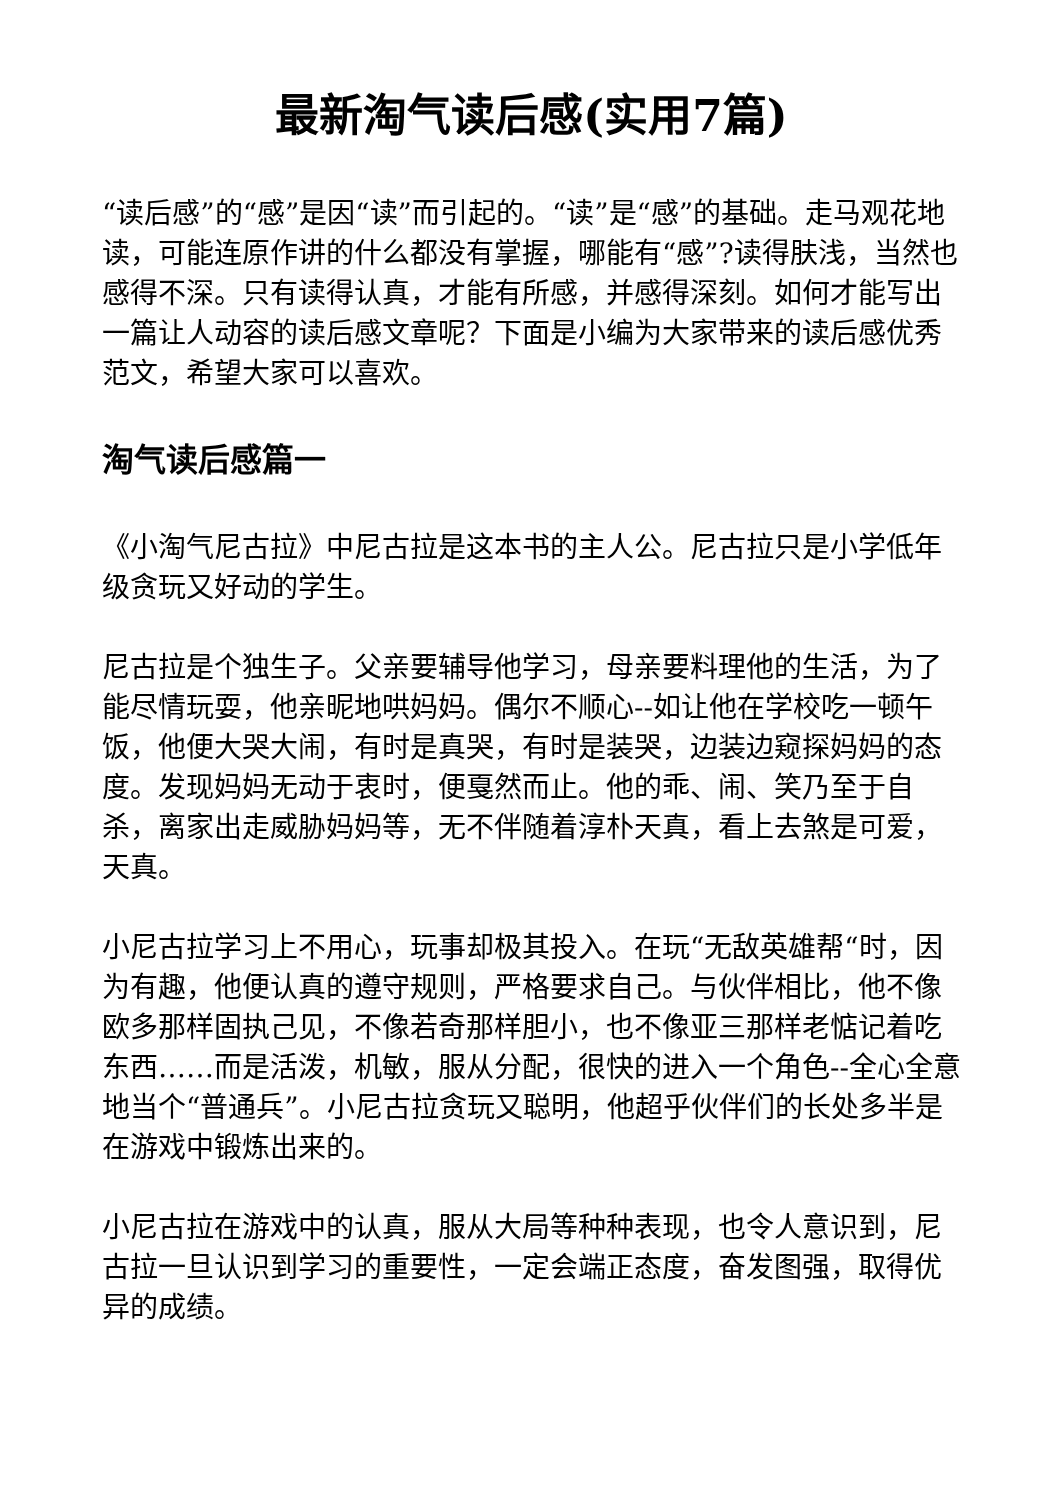最新淘气读后感(实用7篇)
“读后感”的“感”是因“读”而引起的。“读”是“感”的基础。走马观花地读，可能连原作讲的什么都没有掌握，哪能有“感”?读得肤浅，当然也感得不深。只有读得认真，才能有所感，并感得深刻。如何才能写出一篇让人动容的读后感文章呢？下面是小编为大家带来的读后感优秀范文，希望大家可以喜欢。
淘气读后感篇一
《小淘气尼古拉》中尼古拉是这本书的主人公。尼古拉只是小学低年级贪玩又好动的学生。
尼古拉是个独生子。父亲要辅导他学习，母亲要料理他的生活，为了能尽情玩耍，他亲昵地哄妈妈。偶尔不顺心--如让他在学校吃一顿午饭，他便大哭大闹，有时是真哭，有时是装哭，边装边窥探妈妈的态度。发现妈妈无动于衷时，便戛然而止。他的乖、闹、笑乃至于自杀，离家出走威胁妈妈等，无不伴随着淳朴天真，看上去煞是可爱，天真。
小尼古拉学习上不用心，玩事却极其投入。在玩“无敌英雄帮“时，因为有趣，他便认真的遵守规则，严格要求自己。与伙伴相比，他不像欧多那样固执己见，不像若奇那样胆小，也不像亚三那样老惦记着吃东西……而是活泼，机敏，服从分配，很快的进入一个角色--全心全意地当个“普通兵”。小尼古拉贪玩又聪明，他超乎伙伴们的长处多半是在游戏中锻炼出来的。
小尼古拉在游戏中的认真，服从大局等种种表现，也令人意识到，尼古拉一旦认识到学习的重要性，一定会端正态度，奋发图强，取得优异的成绩。